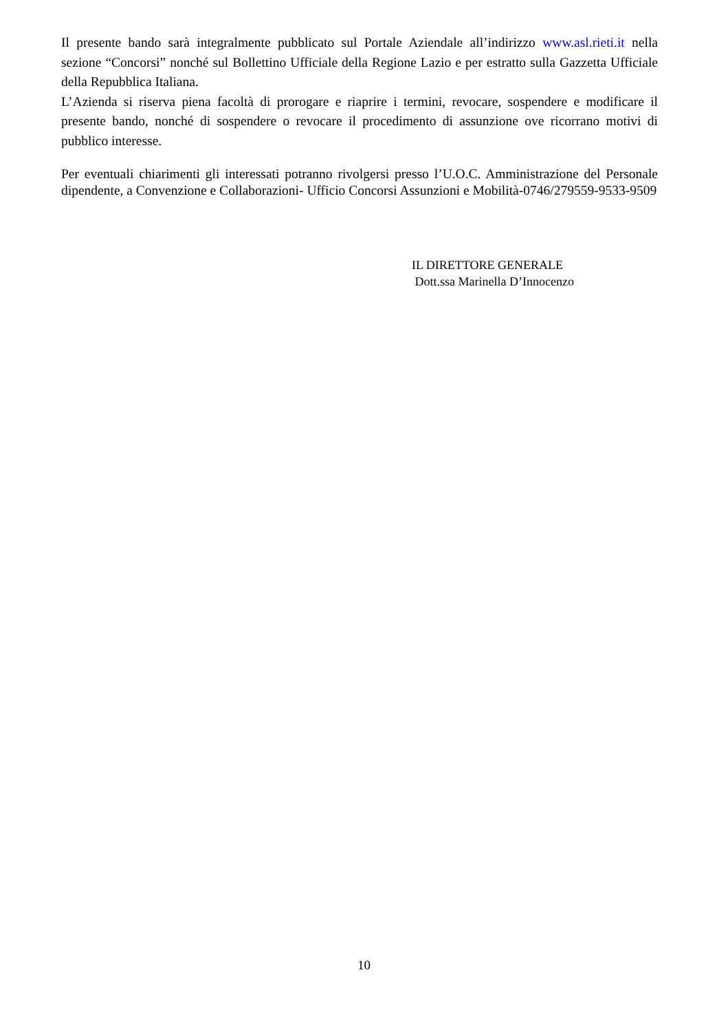Il presente bando sarà integralmente pubblicato sul Portale Aziendale all’indirizzo www.asl.rieti.it nella sezione “Concorsi” nonché sul Bollettino Ufficiale della Regione Lazio e per estratto sulla Gazzetta Ufficiale della Repubblica Italiana.
L’Azienda si riserva piena facoltà di prorogare e riaprire i termini, revocare, sospendere e modificare il presente bando, nonché di sospendere o revocare il procedimento di assunzione ove ricorrano motivi di pubblico interesse.
Per eventuali chiarimenti gli interessati potranno rivolgersi presso l’U.O.C. Amministrazione del Personale dipendente, a Convenzione e Collaborazioni- Ufficio Concorsi Assunzioni e Mobilità-0746/279559-9533-9509
IL DIRETTORE GENERALE
Dott.ssa Marinella D’Innocenzo
10